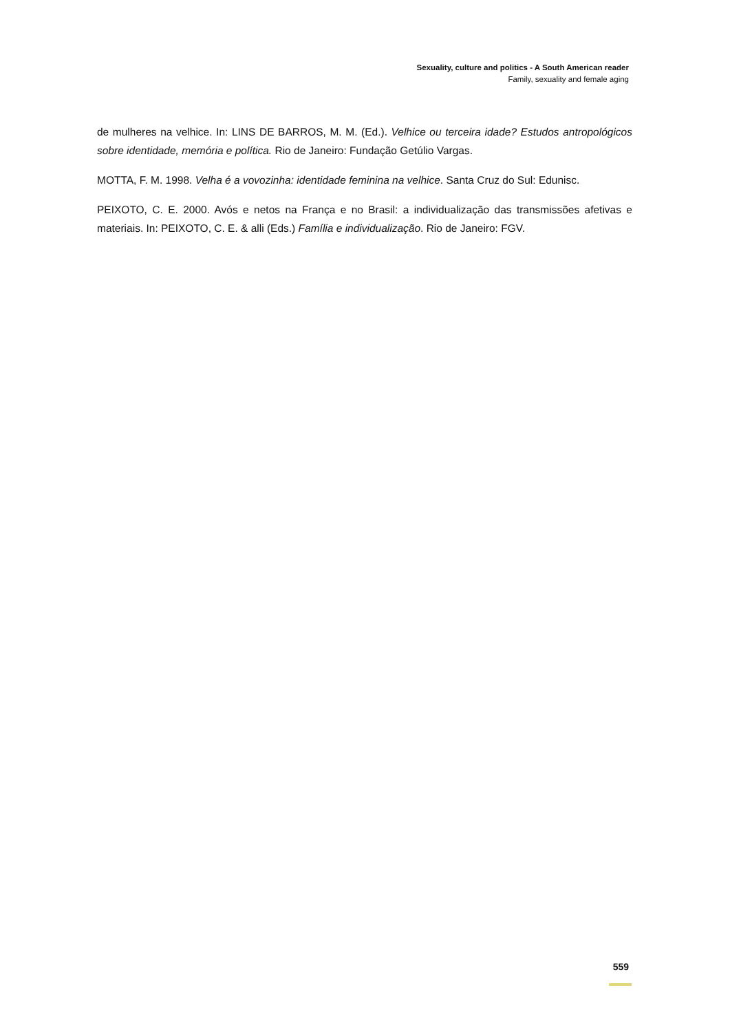Sexuality, culture and politics - A South American reader
Family, sexuality and female aging
de mulheres na velhice. In: LINS DE BARROS, M. M. (Ed.). Velhice ou terceira idade? Estudos antropológicos sobre identidade, memória e política. Rio de Janeiro: Fundação Getúlio Vargas.
MOTTA, F. M. 1998. Velha é a vovozinha: identidade feminina na velhice. Santa Cruz do Sul: Edunisc.
PEIXOTO, C. E. 2000. Avós e netos na França e no Brasil: a individualização das transmissões afetivas e materiais. In: PEIXOTO, C. E. & alli (Eds.) Família e individualização. Rio de Janeiro: FGV.
559